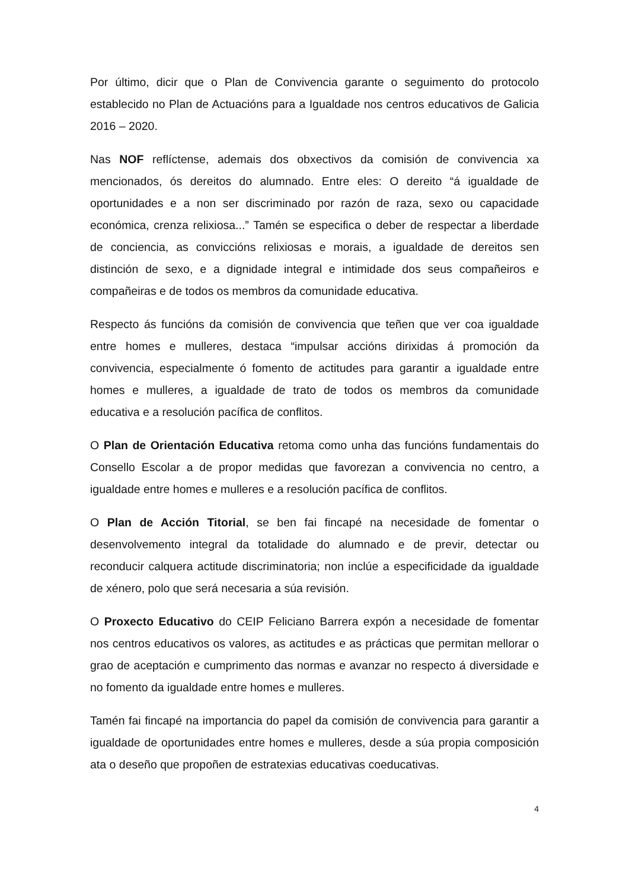Por último, dicir que o Plan de Convivencia garante o seguimento do protocolo establecido no Plan de Actuacións para a Igualdade nos centros educativos de Galicia 2016 – 2020.
Nas NOF reflíctense, ademais dos obxectivos da comisión de convivencia xa mencionados, ós dereitos do alumnado. Entre eles: O dereito “á igualdade de oportunidades e a non ser discriminado por razón de raza, sexo ou capacidade económica, crenza relixiosa...” Tamén se especifica o deber de respectar a liberdade de conciencia, as conviccións relixiosas e morais, a igualdade de dereitos sen distinción de sexo, e a dignidade integral e intimidade dos seus compañeiros e compañeiras e de todos os membros da comunidade educativa.
Respecto ás funcións da comisión de convivencia que teñen que ver coa igualdade entre homes e mulleres, destaca “impulsar accións dirixidas á promoción da convivencia, especialmente ó fomento de actitudes para garantir a igualdade entre homes e mulleres, a igualdade de trato de todos os membros da comunidade educativa e a resolución pacífica de conflitos.
O Plan de Orientación Educativa retoma como unha das funcións fundamentais do Consello Escolar a de propor medidas que favorezan a convivencia no centro, a igualdade entre homes e mulleres e a resolución pacífica de conflitos.
O Plan de Acción Titorial, se ben fai fincapé na necesidade de fomentar o desenvolvemento integral da totalidade do alumnado e de previr, detectar ou reconducir calquera actitude discriminatoria; non inclúe a especificidade da igualdade de xénero, polo que será necesaria a súa revisión.
O Proxecto Educativo do CEIP Feliciano Barrera expón a necesidade de fomentar nos centros educativos os valores, as actitudes e as prácticas que permitan mellorar o grao de aceptación e cumprimento das normas e avanzar no respecto á diversidade e no fomento da igualdade entre homes e mulleres.
Tamén fai fincapé na importancia do papel da comisión de convivencia para garantir a igualdade de oportunidades entre homes e mulleres, desde a súa propia composición ata o deseño que propoñen de estratexias educativas coeducativas.
4